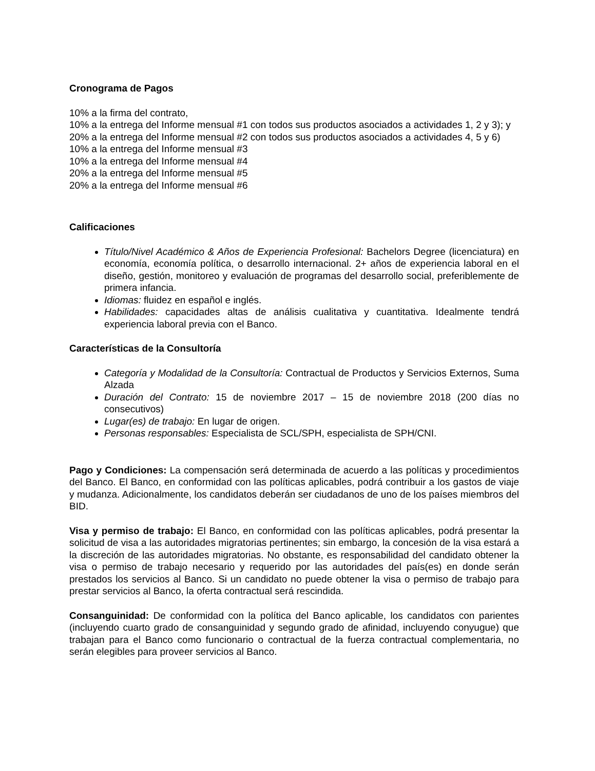Cronograma de Pagos
10% a la firma del contrato,
10% a la entrega del Informe mensual #1 con todos sus productos asociados a actividades 1, 2 y 3); y
20% a la entrega del Informe mensual #2 con todos sus productos asociados a actividades 4, 5 y 6)
10% a la entrega del Informe mensual #3
10% a la entrega del Informe mensual #4
20% a la entrega del Informe mensual #5
20% a la entrega del Informe mensual #6
Calificaciones
Título/Nivel Académico & Años de Experiencia Profesional: Bachelors Degree (licenciatura) en economía, economía política, o desarrollo internacional. 2+ años de experiencia laboral en el diseño, gestión, monitoreo y evaluación de programas del desarrollo social, preferiblemente de primera infancia.
Idiomas: fluidez en español e inglés.
Habilidades: capacidades altas de análisis cualitativa y cuantitativa. Idealmente tendrá experiencia laboral previa con el Banco.
Características de la Consultoría
Categoría y Modalidad de la Consultoría: Contractual de Productos y Servicios Externos, Suma Alzada
Duración del Contrato: 15 de noviembre 2017 – 15 de noviembre 2018 (200 días no consecutivos)
Lugar(es) de trabajo: En lugar de origen.
Personas responsables: Especialista de SCL/SPH, especialista de SPH/CNI.
Pago y Condiciones: La compensación será determinada de acuerdo a las políticas y procedimientos del Banco. El Banco, en conformidad con las políticas aplicables, podrá contribuir a los gastos de viaje y mudanza. Adicionalmente, los candidatos deberán ser ciudadanos de uno de los países miembros del BID.
Visa y permiso de trabajo: El Banco, en conformidad con las políticas aplicables, podrá presentar la solicitud de visa a las autoridades migratorias pertinentes; sin embargo, la concesión de la visa estará a la discreción de las autoridades migratorias. No obstante, es responsabilidad del candidato obtener la visa o permiso de trabajo necesario y requerido por las autoridades del país(es) en donde serán prestados los servicios al Banco. Si un candidato no puede obtener la visa o permiso de trabajo para prestar servicios al Banco, la oferta contractual será rescindida.
Consanguinidad: De conformidad con la política del Banco aplicable, los candidatos con parientes (incluyendo cuarto grado de consanguinidad y segundo grado de afinidad, incluyendo conyugue) que trabajan para el Banco como funcionario o contractual de la fuerza contractual complementaria, no serán elegibles para proveer servicios al Banco.